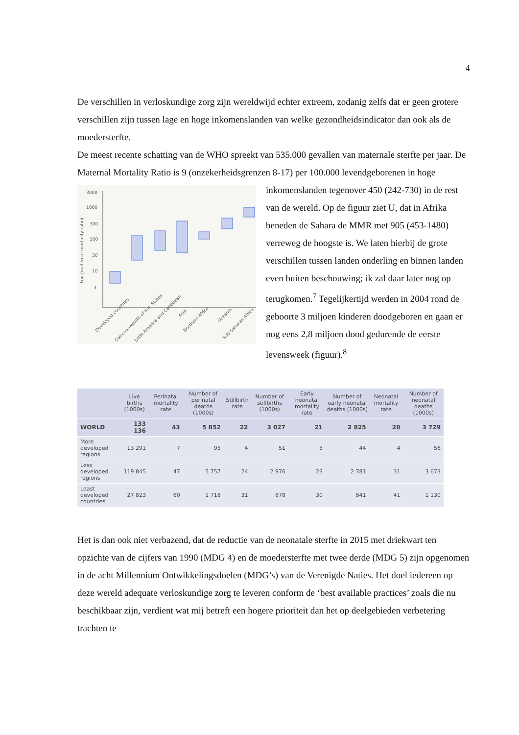4
De verschillen in verloskundige zorg zijn wereldwijd echter extreem, zodanig zelfs dat er geen grotere verschillen zijn tussen lage en hoge inkomenslanden van welke gezondheidsindicator dan ook als de moedersterfte.
De meest recente schatting van de WHO spreekt van 535.000 gevallen van maternale sterfte per jaar. De Maternal Mortality Ratio is 9 (onzekerheidsgrenzen 8-17) per 100.000
Log (maternal mortality ratio)
3000
1000
300
100
30
10
3
Developed countries
Commonwealth of Ind. States
Latin America and Caribbean
Asia
Northern Africa
Oceania
Sub-Saharan Africa
levendgeborenen in hoge inkomenslanden tegenover 450 (242-730) in de rest van de wereld. Op de figuur ziet U, dat in Afrika beneden de Sahara de MMR met 905 (453-1480) verreweg de hoogste is. We laten hierbij de grote verschillen tussen landen onderling en binnen landen even buiten beschouwing; ik zal daar later nog op terugkomen.<sup>7</sup> Tegelijkertijd werden in 2004 rond de geboorte 3 miljoen kinderen doodgeboren en gaan er nog eens 2,8 miljoen dood gedurende de eerste levensweek (figuur).<sup>8</sup>
| | Live births (1000s) | Perinatal mortality rate | Number of perinatal deaths (1000s) | Stillbirth rate | Number of stillbirths (1000s) | Early neonatal mortality rate | Number of early neonatal deaths (1000s) | Neonatal mortality rate | Number of neonatal deaths (1000s) |
| --- | --- | --- | --- | --- | --- | --- | --- | --- | --- |
| WORLD | 133 136 | 43 | 5 852 | 22 | 3 027 | 21 | 2 825 | 28 | 3 729 |
| More developed regions | 13 291 | 7 | 95 | 4 | 51 | 3 | 44 | 4 | 56 |
| Less developed regions | 119 845 | 47 | 5 757 | 24 | 2 976 | 23 | 2 781 | 31 | 3 673 |
| Least developed countries | 27 823 | 60 | 1 718 | 31 | 878 | 30 | 841 | 41 | 1 130 |
Het is dan ook niet verbazend, dat de reductie van de neonatale sterfte in 2015 met driekwart ten opzichte van de cijfers van 1990 (MDG 4) en de moedersterfte met twee derde (MDG 5) zijn opgenomen in de acht Millennium Ontwikkelingsdoelen (MDG’s) van de Verenigde Naties. Het doel iedereen op deze wereld adequate verloskundige zorg te leveren conform de ‘best available practices’ zoals die nu beschikbaar zijn, verdient wat mij betreft een hogere prioriteit dan het op deelgebieden verbetering trachten te